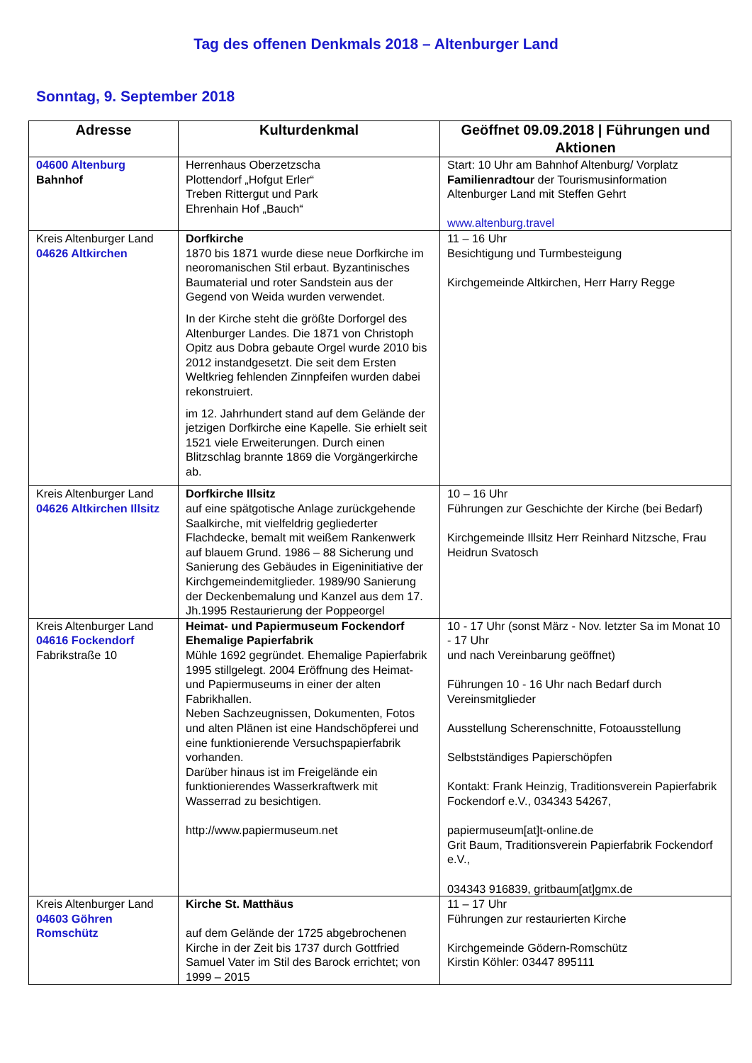Tag des offenen Denkmals 2018 – Altenburger Land
Sonntag, 9. September 2018
| Adresse | Kulturdenkmal | Geöffnet 09.09.2018 / Führungen und Aktionen |
| --- | --- | --- |
| 04600 Altenburg Bahnhof | Herrenhaus Oberzetzscha Plottendorf „Hofgut Erler“ Treben Rittergut und Park Ehrenhain Hof „Bauch“ | Start: 10 Uhr am Bahnhof Altenburg/ Vorplatz Familienradtour der Tourismusinformation Altenburger Land mit Steffen Gehrt www.altenburg.travel |
| Kreis Altenburger Land 04626 Altkirchen | Dorfkirche 1870 bis 1871 wurde diese neue Dorfkirche im neoromanischen Stil erbaut. Byzantinisches Baumaterial und roter Sandstein aus der Gegend von Weida wurden verwendet. In der Kirche steht die größte Dorforgel des Altenburger Landes. Die 1871 von Christoph Opitz aus Dobra gebaute Orgel wurde 2010 bis 2012 instandgesetzt. Die seit dem Ersten Weltkrieg fehlenden Zinnpfeifen wurden dabei rekonstruiert. im 12. Jahrhundert stand auf dem Gelände der jetzigen Dorfkirche eine Kapelle. Sie erhielt seit 1521 viele Erweiterungen. Durch einen Blitzschlag brannte 1869 die Vorgängerkirche ab. | 11 – 16 Uhr Besichtigung und Turmbesteigung Kirchgemeinde Altkirchen, Herr Harry Regge |
| Kreis Altenburger Land 04626 Altkirchen Illsitz | Dorfkirche Illsitz auf eine spätgotische Anlage zurückgehende Saalkirche, mit vielfeldrig gegliederter Flachdecke, bemalt mit weißem Rankenwerk auf blauem Grund. 1986 – 88 Sicherung und Sanierung des Gebäudes in Eigeninitiative der Kirchgemeindemitglieder. 1989/90 Sanierung der Deckenbemalung und Kanzel aus dem 17. Jh.1995 Restaurierung der Poppeorgel | 10 – 16 Uhr Führungen zur Geschichte der Kirche (bei Bedarf) Kirchgemeinde Illsitz Herr Reinhard Nitzsche, Frau Heidrun Svatosch |
| Kreis Altenburger Land 04616 Fockendorf Fabrikstraße 10 | Heimat- und Papiermuseum Fockendorf Ehemalige Papierfabrik Mühle 1692 gegründet. Ehemalige Papierfabrik 1995 stillgelegt. 2004 Eröffnung des Heimat- und Papiermuseums in einer der alten Fabrikhallen. Neben Sachzeugnissen, Dokumenten, Fotos und alten Plänen ist eine Handschöpferei und eine funktionierende Versuchspapierfabrik vorhanden. Darüber hinaus ist im Freigelände ein funktionierendes Wasserkraftwerk mit Wasserrad zu besichtigen. http://www.papiermuseum.net | 10 - 17 Uhr (sonst März - Nov. letzter Sa im Monat 10 - 17 Uhr und nach Vereinbarung geöffnet) Führungen 10 - 16 Uhr nach Bedarf durch Vereinsmitglieder Ausstellung Scherenschnitte, Fotoausstellung Selbstständiges Papierschöpfen Kontakt: Frank Heinzig, Traditionsverein Papierfabrik Fockendorf e.V., 034343 54267, papiermuseum[at]t-online.de Grit Baum, Traditionsverein Papierfabrik Fockendorf e.V., 034343 916839, gritbaum[at]gmx.de |
| Kreis Altenburger Land 04603 Göhren Romschütz | Kirche St. Matthäus auf dem Gelände der 1725 abgebrochenen Kirche in der Zeit bis 1737 durch Gottfried Samuel Vater im Stil des Barock errichtet; von 1999 – 2015 | 11 – 17 Uhr Führungen zur restaurierten Kirche Kirchgemeinde Gödern-Romschütz Kirstin Köhler: 03447 895111 |